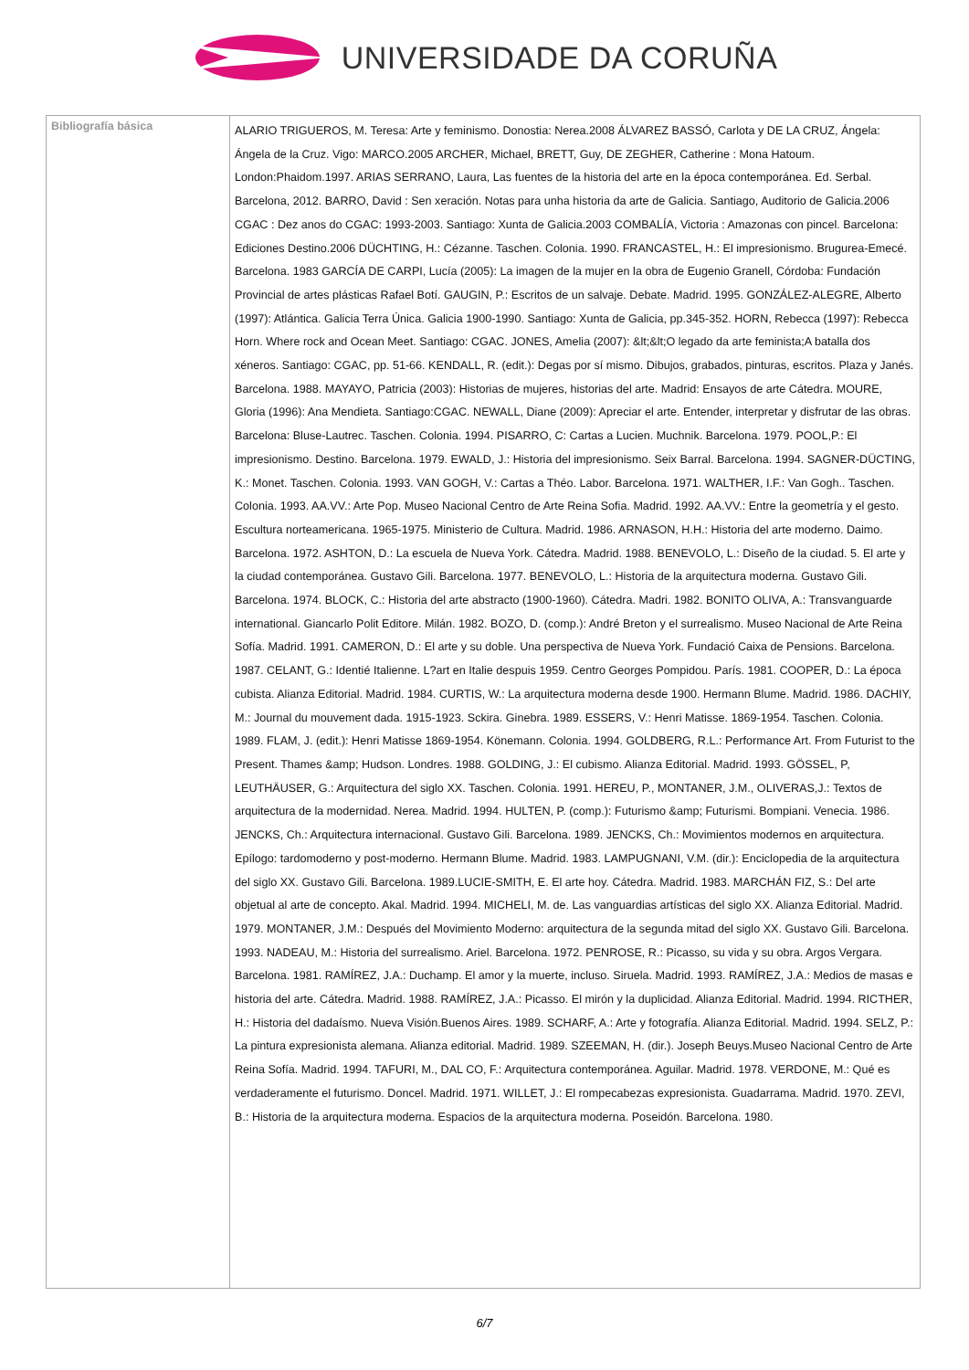UNIVERSIDADE DA CORUÑA
| Bibliografía básica | ALARIO TRIGUEROS, M. Teresa: Arte y feminismo. Donostia: Nerea.2008 ÁLVAREZ BASSÓ, Carlota y DE LA CRUZ, Ángela: Ángela de la Cruz. Vigo: MARCO.2005 ARCHER, Michael, BRETT, Guy, DE ZEGHER, Catherine : Mona Hatoum. London:Phaidom.1997. ARIAS SERRANO, Laura, Las fuentes de la historia del arte en la época contemporánea. Ed. Serbal. Barcelona, 2012. BARRO, David : Sen xeración. Notas para unha historia da arte de Galicia. Santiago, Auditorio de Galicia.2006 CGAC : Dez anos do CGAC: 1993-2003. Santiago: Xunta de Galicia.2003 COMBALÍA, Victoria : Amazonas con pincel. Barcelona: Ediciones Destino.2006 DÜCHTING, H.: Cézanne. Taschen. Colonia. 1990. FRANCASTEL, H.: El impresionismo. Brugurea-Emecé. Barcelona. 1983 GARCÍA DE CARPI, Lucía (2005): La imagen de la mujer en la obra de Eugenio Granell, Córdoba: Fundación Provincial de artes plásticas Rafael Botí. GAUGIN, P.: Escritos de un salvaje. Debate. Madrid. 1995. GONZÁLEZ-ALEGRE, Alberto (1997): Atlántica. Galicia Terra Única. Galicia 1900-1990. Santiago: Xunta de Galicia, pp.345-352. HORN, Rebecca (1997): Rebecca Horn. Where rock and Ocean Meet. Santiago: CGAC. JONES, Amelia (2007): &lt;&lt;O legado da arte feminista;A batalla dos xéneros. Santiago: CGAC, pp. 51-66. KENDALL, R. (edit.): Degas por sí mismo. Dibujos, grabados, pinturas, escritos. Plaza y Janés. Barcelona. 1988. MAYAYO, Patricia (2003): Historias de mujeres, historias del arte. Madrid: Ensayos de arte Cátedra. MOURE, Gloria (1996): Ana Mendieta. Santiago:CGAC. NEWALL, Diane (2009): Apreciar el arte. Entender, interpretar y disfrutar de las obras. Barcelona: Bluse-Lautrec. Taschen. Colonia. 1994. PISARRO, C: Cartas a Lucien. Muchnik. Barcelona. 1979. POOL,P.: El impresionismo. Destino. Barcelona. 1979. EWALD, J.: Historia del impresionismo. Seix Barral. Barcelona. 1994. SAGNER-DÜCTING, K.: Monet. Taschen. Colonia. 1993. VAN GOGH, V.: Cartas a Théo. Labor. Barcelona. 1971. WALTHER, I.F.: Van Gogh.. Taschen. Colonia. 1993. AA.VV.: Arte Pop. Museo Nacional Centro de Arte Reina Sofia. Madrid. 1992. AA.VV.: Entre la geometría y el gesto. Escultura norteamericana. 1965-1975. Ministerio de Cultura. Madrid. 1986. ARNASON, H.H.: Historia del arte moderno. Daimo. Barcelona. 1972. ASHTON, D.: La escuela de Nueva York. Cátedra. Madrid. 1988. BENEVOLO, L.: Diseño de la ciudad. 5. El arte y la ciudad contemporánea. Gustavo Gili. Barcelona. 1977. BENEVOLO, L.: Historia de la arquitectura moderna. Gustavo Gili. Barcelona. 1974. BLOCK, C.: Historia del arte abstracto (1900-1960). Cátedra. Madri. 1982. BONITO OLIVA, A.: Transvanguarde international. Giancarlo Polit Editore. Milán. 1982. BOZO, D. (comp.): André Breton y el surrealismo. Museo Nacional de Arte Reina Sofía. Madrid. 1991. CAMERON, D.: El arte y su doble. Una perspectiva de Nueva York. Fundació Caixa de Pensions. Barcelona. 1987. CELANT, G.: Identié Italienne. L?art en Italie despuis 1959. Centro Georges Pompidou. París. 1981. COOPER, D.: La época cubista. Alianza Editorial. Madrid. 1984. CURTIS, W.: La arquitectura moderna desde 1900. Hermann Blume. Madrid. 1986. DACHIY, M.: Journal du mouvement dada. 1915-1923. Sckira. Ginebra. 1989. ESSERS, V.: Henri Matisse. 1869-1954. Taschen. Colonia. 1989. FLAM, J. (edit.): Henri Matisse 1869-1954. Könemann. Colonia. 1994. GOLDBERG, R.L.: Performance Art. From Futurist to the Present. Thames &amp; Hudson. Londres. 1988. GOLDING, J.: El cubismo. Alianza Editorial. Madrid. 1993. GÖSSEL, P, LEUTHÄUSER, G.: Arquitectura del siglo XX. Taschen. Colonia. 1991. HEREU, P., MONTANER, J.M., OLIVERAS,J.: Textos de arquitectura de la modernidad. Nerea. Madrid. 1994. HULTEN, P. (comp.): Futurismo &amp; Futurismi. Bompiani. Venecia. 1986. JENCKS, Ch.: Arquitectura internacional. Gustavo Gili. Barcelona. 1989. JENCKS, Ch.: Movimientos modernos en arquitectura. Epílogo: tardomoderno y post-moderno. Hermann Blume. Madrid. 1983. LAMPUGNANI, V.M. (dir.): Enciclopedia de la arquitectura del siglo XX. Gustavo Gili. Barcelona. 1989.LUCIE-SMITH, E. El arte hoy. Cátedra. Madrid. 1983. MARCHÁN FIZ, S.: Del arte objetual al arte de concepto. Akal. Madrid. 1994. MICHELI, M. de. Las vanguardias artísticas del siglo XX. Alianza Editorial. Madrid. 1979. MONTANER, J.M.: Después del Movimiento Moderno: arquitectura de la segunda mitad del siglo XX. Gustavo Gili. Barcelona. 1993. NADEAU, M.: Historia del surrealismo. Ariel. Barcelona. 1972. PENROSE, R.: Picasso, su vida y su obra. Argos Vergara. Barcelona. 1981. RAMÍREZ, J.A.: Duchamp. El amor y la muerte, incluso. Siruela. Madrid. 1993. RAMÍREZ, J.A.: Medios de masas e historia del arte. Cátedra. Madrid. 1988. RAMÍREZ, J.A.: Picasso. El mirón y la duplicidad. Alianza Editorial. Madrid. 1994. RICTHER, H.: Historia del dadaísmo. Nueva Visión.Buenos Aires. 1989. SCHARF, A.: Arte y fotografía. Alianza Editorial. Madrid. 1994. SELZ, P.: La pintura expresionista alemana. Alianza editorial. Madrid. 1989. SZEEMAN, H. (dir.). Joseph Beuys.Museo Nacional Centro de Arte Reina Sofía. Madrid. 1994. TAFURI, M., DAL CO, F.: Arquitectura contemporánea. Aguilar. Madrid. 1978. VERDONE, M.: Qué es verdaderamente el futurismo. Doncel. Madrid. 1971. WILLET, J.: El rompecabezas expresionista. Guadarrama. Madrid. 1970. ZEVI, B.: Historia de la arquitectura moderna. Espacios de la arquitectura moderna. Poseidón. Barcelona. 1980. |
6/7